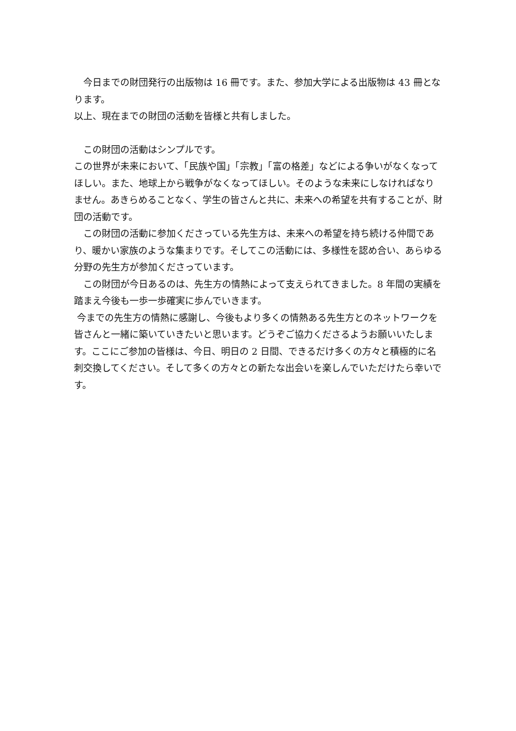今日までの財団発行の出版物は 16 冊です。また、参加大学による出版物は 43 冊となります。
以上、現在までの財団の活動を皆様と共有しました。
　この財団の活動はシンプルです。
この世界が未来において、「民族や国」「宗教」「富の格差」などによる争いがなくなってほしい。また、地球上から戦争がなくなってほしい。そのような未来にしなければなりません。あきらめることなく、学生の皆さんと共に、未来への希望を共有することが、財団の活動です。
　この財団の活動に参加くださっている先生方は、未来への希望を持ち続ける仲間であり、暖かい家族のような集まりです。そしてこの活動には、多様性を認め合い、あらゆる分野の先生方が参加くださっています。
　この財団が今日あるのは、先生方の情熱によって支えられてきました。8 年間の実績を踏まえ今後も一歩一歩確実に歩んでいきます。
今までの先生方の情熱に感謝し、今後もより多くの情熱ある先生方とのネットワークを皆さんと一緒に築いていきたいと思います。どうぞご協力くださるようお願いいたします。ここにご参加の皆様は、今日、明日の 2 日間、できるだけ多くの方々と積極的に名刺交換してください。そして多くの方々との新たな出会いを楽しんでいただけたら幸いです。